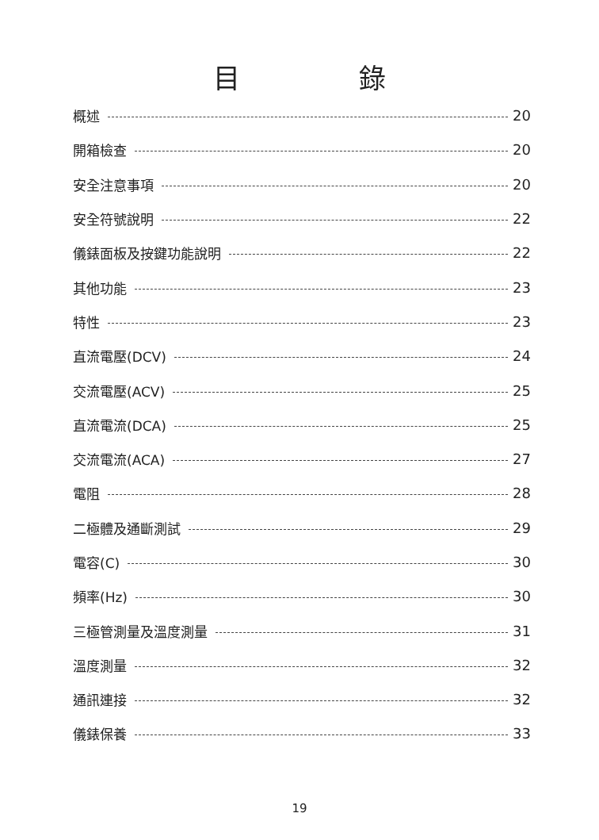目錄
概述 20
開箱檢查 20
安全注意事項 20
安全符號說明 22
儀錶面板及按鍵功能說明 22
其他功能 23
特性 23
直流電壓(DCV) 24
交流電壓(ACV) 25
直流電流(DCA) 25
交流電流(ACA) 27
電阻 28
二極體及通斷測試 29
電容(C) 30
頻率(Hz) 30
三極管測量及溫度測量 31
溫度測量 32
通訊連接 32
儀錶保養 33
19